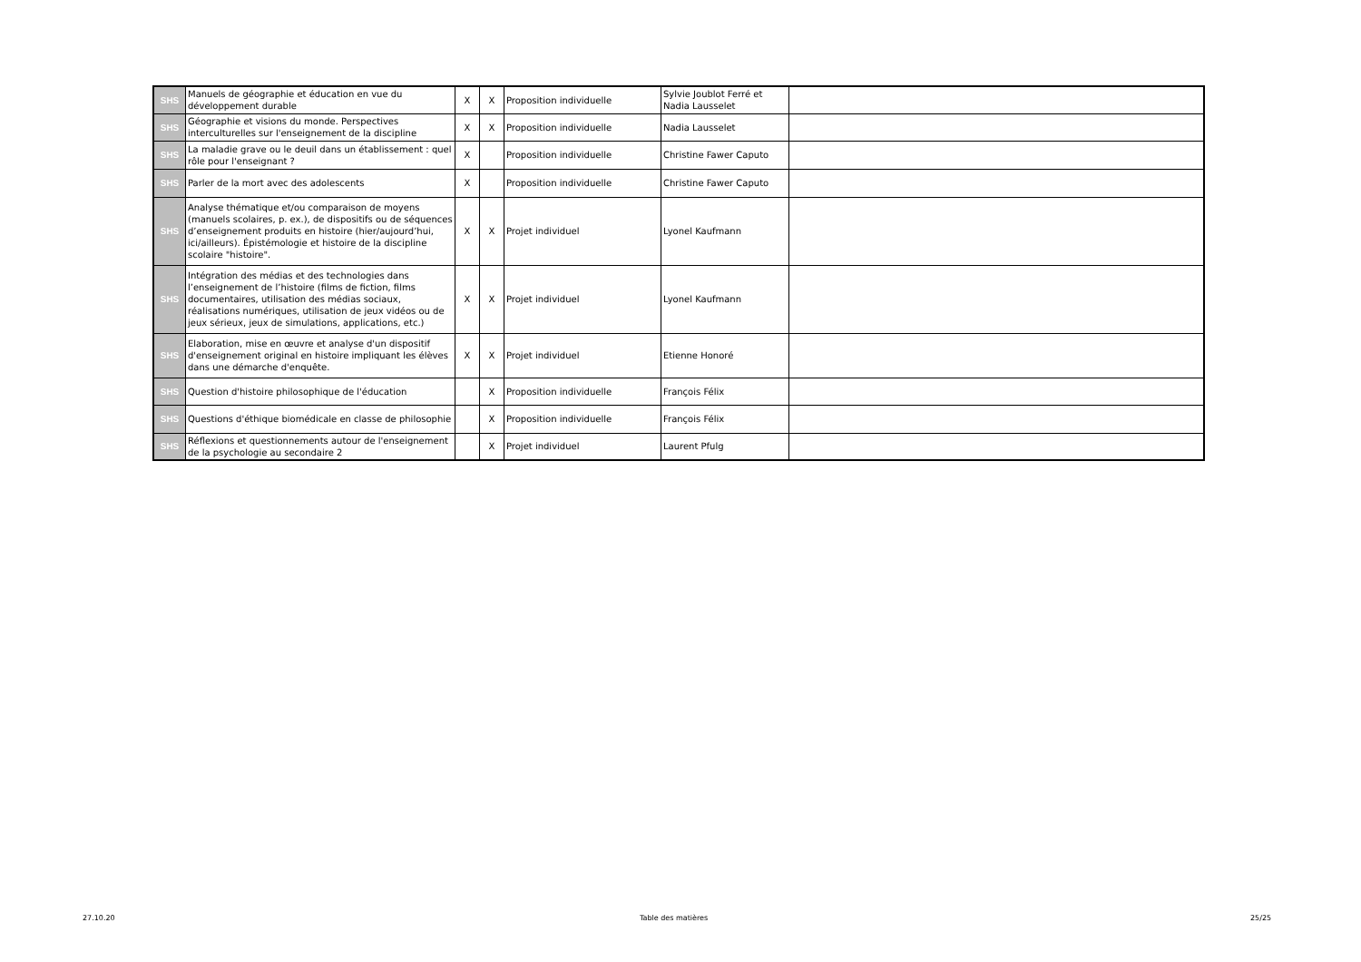| SHS | Manuels de géographie et éducation en vue du développement durable | X | X | Proposition individuelle | Sylvie Joublot Ferré et Nadia Lausselet | |
| SHS | Géographie et visions du monde. Perspectives interculturelles sur l'enseignement de la discipline | X | X | Proposition individuelle | Nadia Lausselet | |
| SHS | La maladie grave ou le deuil dans un établissement : quel rôle pour l'enseignant ? | X | | Proposition individuelle | Christine Fawer Caputo | |
| SHS | Parler de la mort avec des adolescents | X | | Proposition individuelle | Christine Fawer Caputo | |
| SHS | Analyse thématique et/ou comparaison de moyens (manuels scolaires, p. ex.), de dispositifs ou de séquences d’enseignement produits en histoire (hier/aujourd’hui, ici/ailleurs). Épistémologie et histoire de la discipline scolaire "histoire". | X | X | Projet individuel | Lyonel Kaufmann | |
| SHS | Intégration des médias et des technologies dans l’enseignement de l’histoire (films de fiction, films documentaires, utilisation des médias sociaux, réalisations numériques, utilisation de jeux vidéos ou de jeux sérieux, jeux de simulations, applications, etc.) | X | X | Projet individuel | Lyonel Kaufmann | |
| SHS | Elaboration, mise en œuvre et analyse d'un dispositif d'enseignement original en histoire impliquant les élèves dans une démarche d'enquête. | X | X | Projet individuel | Etienne Honoré | |
| SHS | Question d'histoire philosophique de l'éducation | | X | Proposition individuelle | François Félix | |
| SHS | Questions d'éthique biomédicale en classe de philosophie | | X | Proposition individuelle | François Félix | |
| SHS | Réflexions et questionnements autour de l'enseignement de la psychologie au secondaire 2 | | X | Projet individuel | Laurent Pfulg | |
27.10.20 Table des matières 25/25